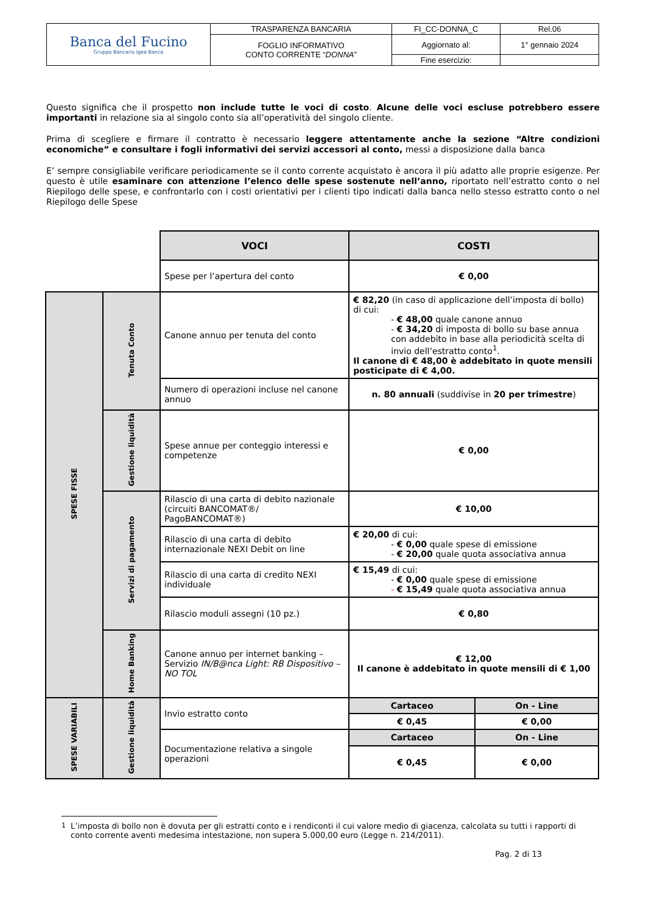| Banca del Fucino Gruppo Bancario Igea Banca | TRASPARENZA BANCARIA | FI_CC-DONNA_C | Rel.06 |
| | FOGLIO INFORMATIVO CONTO CORRENTE “ DONNA ” | Aggiornato al: | 1° gennaio 2024 |
| | | Fine esercizio: | |
Questo significa che il prospetto non include tutte le voci di costo. Alcune delle voci escluse potrebbero essere importanti in relazione sia al singolo conto sia all’operatività del singolo cliente.
Prima di scegliere e firmare il contratto è necessario leggere attentamente anche la sezione “Altre condizioni economiche” e consultare i fogli informativi dei servizi accessori al conto, messi a disposizione dalla banca
E’ sempre consigliabile verificare periodicamente se il conto corrente acquistato è ancora il più adatto alle proprie esigenze. Per questo è utile esaminare con attenzione l’elenco delle spese sostenute nell’anno, riportato nell’estratto conto o nel Riepilogo delle spese, e confrontarlo con i costi orientativi per i clienti tipo indicati dalla banca nello stesso estratto conto o nel Riepilogo delle Spese
| | | VOCI | COSTI | |
| | | Spese per l’apertura del conto | € 0,00 | |
| SPESE FISSE | Tenuta Conto | Canone annuo per tenuta del conto | € 82,20 (in caso di applicazione dell’imposta di bollo) di cui: - € 48,00 quale canone annuo - € 34,20 di imposta di bollo su base annua con addebito in base alla periodicità scelta di invio dell’estratto conto<sup>1</sup>. Il canone di € 48,00 è addebitato in quote mensili posticipate di € 4,00. | |
| | | Numero di operazioni incluse nel canone annuo | n. 80 annuali (suddivise in 20 per trimestre ) | |
| | Gestione liquidità | Spese annue per conteggio interessi e competenze | € 0,00 | |
| | Servizi di pagamento | Rilascio di una carta di debito nazionale (circuiti BANCOMAT®/ PagoBANCOMAT®) | € 10,00 | |
| | | Rilascio di una carta di debito internazionale NEXI Debit on line | € 20,00 di cui: - € 0,00 quale spese di emissione - € 20,00 quale quota associativa annua | |
| | | Rilascio di una carta di credito NEXI individuale | € 15,49 di cui: - € 0,00 quale spese di emissione - € 15,49 quale quota associativa annua | |
| | | Rilascio moduli assegni (10 pz.) | € 0,80 | |
| | Home Banking | Canone annuo per internet banking – Servizio IN/B@nca Light: RB Dispositivo – NO TOL | € 12,00 Il canone è addebitato in quote mensili di € 1,00 | |
| SPESE VARIABILI | Gestione liquidità | Invio estratto conto | Cartaceo | On - Line |
| | | | € 0,45 | € 0,00 |
| | | Documentazione relativa a singole operazioni | Cartaceo | On - Line |
| | | | € 0,45 | € 0,00 |
<sup>1</sup> L’imposta di bollo non è dovuta per gli estratti conto e i rendiconti il cui valore medio di giacenza, calcolata su tutti i rapporti di conto corrente aventi medesima intestazione, non supera 5.000,00 euro (Legge n. 214/2011).
Pag. 2 di 13